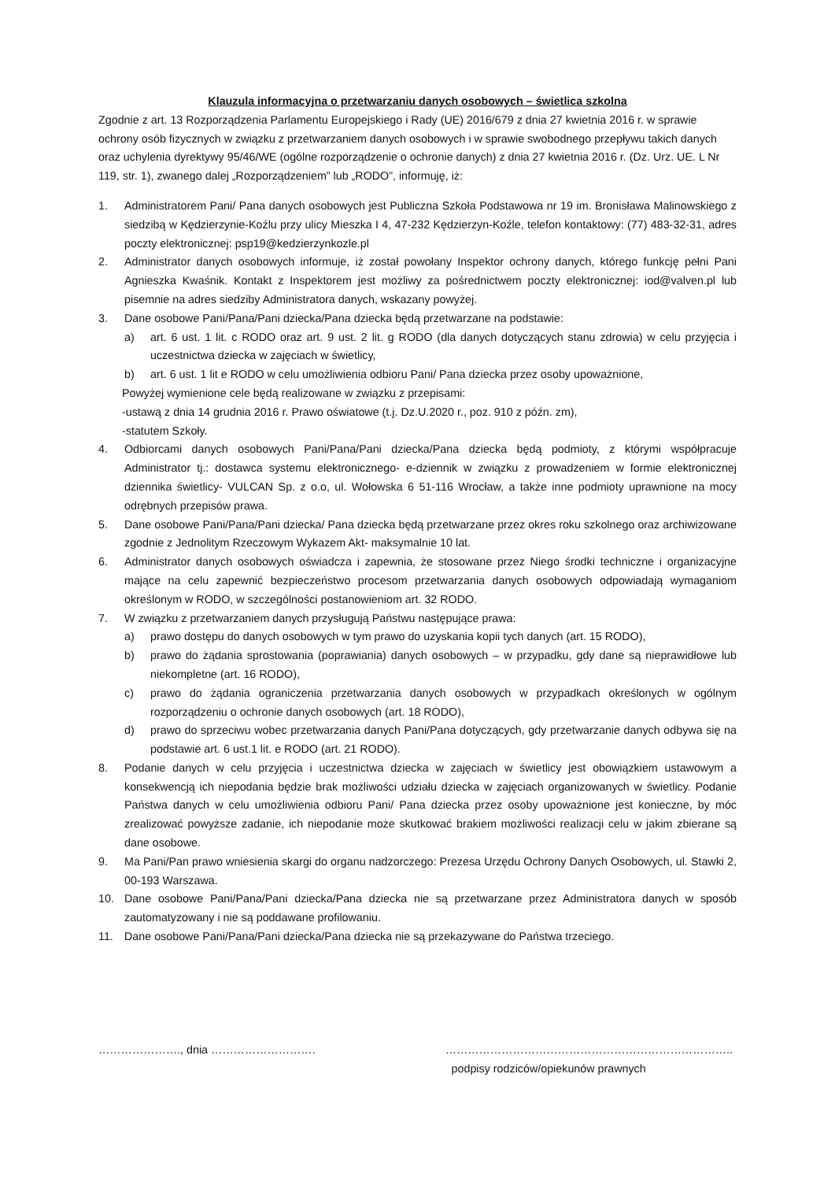Klauzula informacyjna o przetwarzaniu danych osobowych – świetlica szkolna
Zgodnie z art. 13 Rozporządzenia Parlamentu Europejskiego i Rady (UE) 2016/679 z dnia 27 kwietnia 2016 r. w sprawie ochrony osób fizycznych w związku z przetwarzaniem danych osobowych i w sprawie swobodnego przepływu takich danych oraz uchylenia dyrektywy 95/46/WE (ogólne rozporządzenie o ochronie danych) z dnia 27 kwietnia 2016 r. (Dz. Urz. UE. L Nr 119, str. 1), zwanego dalej „Rozporządzeniem” lub „RODO”, informuję, iż:
1. Administratorem Pani/ Pana danych osobowych jest Publiczna Szkoła Podstawowa nr 19 im. Bronisława Malinowskiego z siedzibą w Kędzierzynie-Koźlu przy ulicy Mieszka I 4, 47-232 Kędzierzyn-Koźle, telefon kontaktowy: (77) 483-32-31, adres poczty elektronicznej: psp19@kedzierzynkozle.pl
2. Administrator danych osobowych informuje, iż został powołany Inspektor ochrony danych, którego funkcję pełni Pani Agnieszka Kwaśnik. Kontakt z Inspektorem jest możliwy za pośrednictwem poczty elektronicznej: iod@valven.pl lub pisemnie na adres siedziby Administratora danych, wskazany powyżej.
3. Dane osobowe Pani/Pana/Pani dziecka/Pana dziecka będą przetwarzane na podstawie:
a) art. 6 ust. 1 lit. c RODO oraz art. 9 ust. 2 lit. g RODO (dla danych dotyczących stanu zdrowia) w celu przyjęcia i uczestnictwa dziecka w zajęciach w świetlicy,
b) art. 6 ust. 1 lit e RODO w celu umożliwienia odbioru Pani/ Pana dziecka przez osoby upoważnione,
Powyżej wymienione cele będą realizowane w związku z przepisami:
-ustawą z dnia 14 grudnia 2016 r. Prawo oświatowe (t.j. Dz.U.2020 r., poz. 910 z późn. zm),
-statutem Szkoły.
4. Odbiorcami danych osobowych Pani/Pana/Pani dziecka/Pana dziecka będą podmioty, z którymi współpracuje Administrator tj.: dostawca systemu elektronicznego- e-dziennik w związku z prowadzeniem w formie elektronicznej dziennika świetlicy- VULCAN Sp. z o.o, ul. Wołowska 6 51-116 Wrocław, a także inne podmioty uprawnione na mocy odrębnych przepisów prawa.
5. Dane osobowe Pani/Pana/Pani dziecka/ Pana dziecka będą przetwarzane przez okres roku szkolnego oraz archiwizowane zgodnie z Jednolitym Rzeczowym Wykazem Akt- maksymalnie 10 lat.
6. Administrator danych osobowych oświadcza i zapewnia, że stosowane przez Niego środki techniczne i organizacyjne mające na celu zapewnić bezpieczeństwo procesom przetwarzania danych osobowych odpowiadają wymaganiom określonym w RODO, w szczególności postanowieniom art. 32 RODO.
7. W związku z przetwarzaniem danych przysługują Państwu następujące prawa:
a) prawo dostępu do danych osobowych w tym prawo do uzyskania kopii tych danych (art. 15 RODO),
b) prawo do żądania sprostowania (poprawiania) danych osobowych – w przypadku, gdy dane są nieprawidłowe lub niekompletne (art. 16 RODO),
c) prawo do żądania ograniczenia przetwarzania danych osobowych w przypadkach określonych w ogólnym rozporządzeniu o ochronie danych osobowych (art. 18 RODO),
d) prawo do sprzeciwu wobec przetwarzania danych Pani/Pana dotyczących, gdy przetwarzanie danych odbywa się na podstawie art. 6 ust.1 lit. e RODO (art. 21 RODO).
8. Podanie danych w celu przyjęcia i uczestnictwa dziecka w zajęciach w świetlicy jest obowiązkiem ustawowym a konsekwencją ich niepodania będzie brak możliwości udziału dziecka w zajęciach organizowanych w świetlicy. Podanie Państwa danych w celu umożliwienia odbioru Pani/ Pana dziecka przez osoby upoważnione jest konieczne, by móc zrealizować powyższe zadanie, ich niepodanie może skutkować brakiem możliwości realizacji celu w jakim zbierane są dane osobowe.
9. Ma Pani/Pan prawo wniesienia skargi do organu nadzorczego: Prezesa Urzędu Ochrony Danych Osobowych, ul. Stawki 2, 00-193 Warszawa.
10. Dane osobowe Pani/Pana/Pani dziecka/Pana dziecka nie są przetwarzane przez Administratora danych w sposób zautomatyzowany i nie są poddawane profilowaniu.
11. Dane osobowe Pani/Pana/Pani dziecka/Pana dziecka nie są przekazywane do Państwa trzeciego.
…………………., dnia ………………………. …………………………………………………………………..
podpisy rodziców/opiekunów prawnych